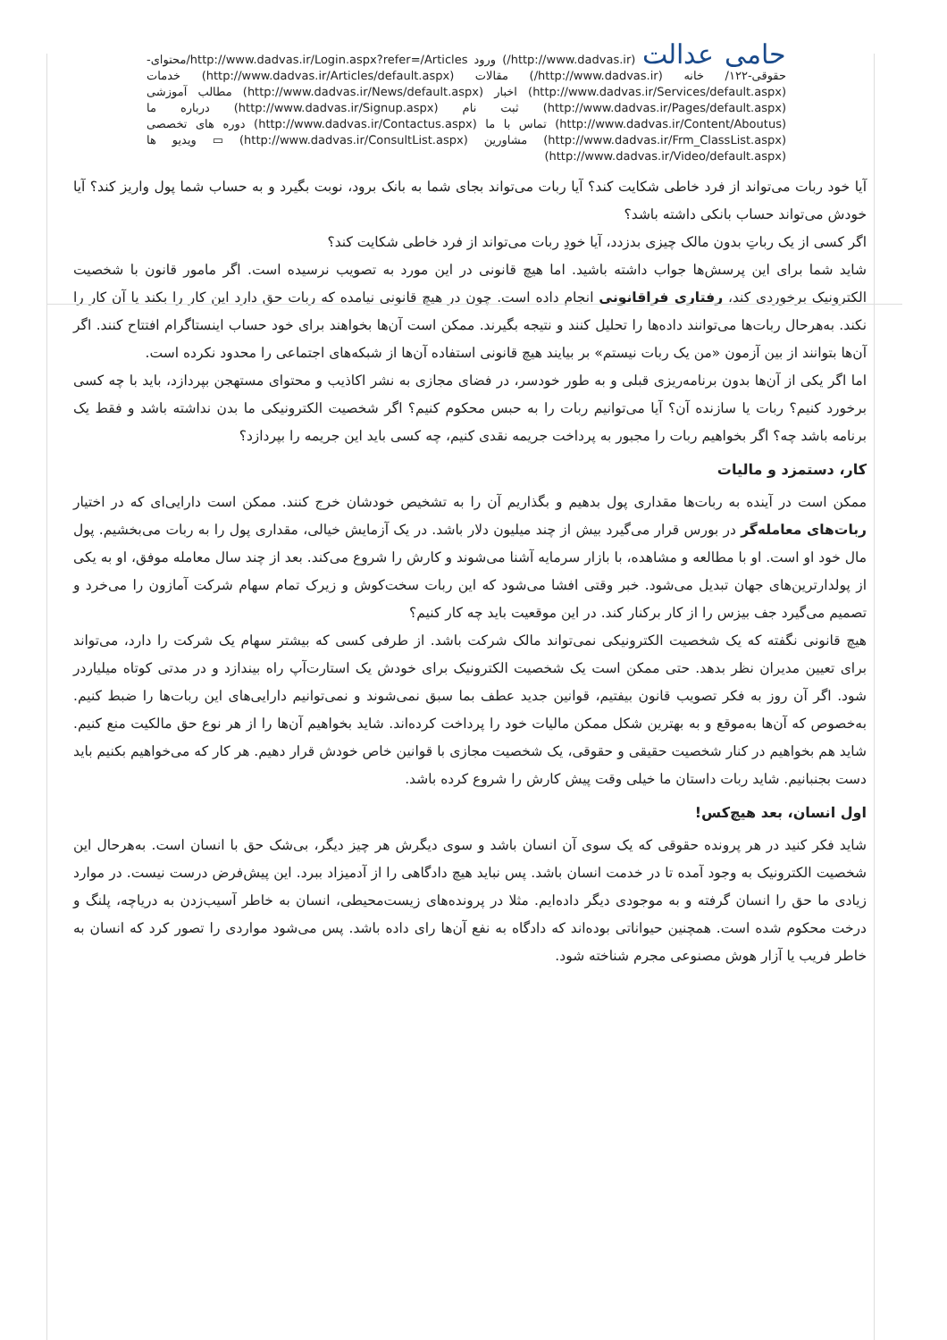حامی عدالت (http://www.dadvas.ir/) ورود http://www.dadvas.ir/Login.aspx?refer=/Articles/محتوای-حقوقی-۱۲۲/ خانه (http://www.dadvas.ir/) مقالات (http://www.dadvas.ir/Articles/default.aspx) خدمات (http://www.dadvas.ir/Services/default.aspx) اخبار (http://www.dadvas.ir/News/default.aspx) مطالب آموزشی (http://www.dadvas.ir/Pages/default.aspx) ثبت نام (http://www.dadvas.ir/Signup.aspx) درباره ما (http://www.dadvas.ir/Content/Aboutus) تماس با ما (http://www.dadvas.ir/Contactus.aspx) دوره های تخصصی (http://www.dadvas.ir/Frm_ClassList.aspx) مشاورین (http://www.dadvas.ir/ConsultList.aspx) ▭ ویدیو ها (http://www.dadvas.ir/Video/default.aspx)
آیا خود ربات می‌تواند از فرد خاطی شکایت کند؟ آیا ربات می‌تواند بجای شما به بانک برود، نوبت بگیرد و به حساب شما پول واریز کند؟ آیا خودش می‌تواند حساب بانکی داشته باشد؟
اگر کسی از یک رباتِ بدون مالک چیزی بدزدد، آیا خودِ ربات می‌تواند از فرد خاطی شکایت کند؟
شاید شما برای این پرسش‌ها جواب داشته باشید. اما هیچ قانونی در این مورد به تصویب نرسیده است. اگر مامور قانون با شخصیت الکترونیک برخوردی کند، رفتاری فراقانونی انجام داده است. چون در هیچ قانونی نیامده که ربات حق دارد این کار را بکند یا آن کار را نکند. به‌هرحال ربات‌ها می‌توانند داده‌ها را تحلیل کنند و نتیجه بگیرند. ممکن است آن‌ها بخواهند برای خود حساب اینستاگرام افتتاح کنند. اگر آن‌ها بتوانند از بین آزمون «من یک ربات نیستم» بر بیایند هیچ قانونی استفاده آن‌ها از شبکه‌های اجتماعی را محدود نکرده است.
اما اگر یکی از آن‌ها بدون برنامه‌ریزی قبلی و به طور خودسر، در فضای مجازی به نشر اکاذیب و محتوای مستهجن بپردازد، باید با چه کسی برخورد کنیم؟ ربات یا سازنده آن؟ آیا می‌توانیم ربات را به حبس محکوم کنیم؟ اگر شخصیت الکترونیکی ما بدن نداشته باشد و فقط یک برنامه باشد چه؟ اگر بخواهیم ربات را مجبور به پرداخت جریمه نقدی کنیم، چه کسی باید این جریمه را بپردازد؟
کار، دستمزد و مالیات
ممکن است در آینده به ربات‌ها مقداری پول بدهیم و بگذاریم آن را به تشخیص خودشان خرج کنند. ممکن است دارایی‌ای که در اختیار ربات‌های معامله‌گر در بورس قرار می‌گیرد بیش از چند میلیون دلار باشد. در یک آزمایش خیالی، مقداری پول را به ربات می‌بخشیم. پول مال خود او است. او با مطالعه و مشاهده، با بازار سرمایه آشنا می‌شوند و کارش را شروع می‌کند. بعد از چند سال معامله موفق، او به یکی از پولدارترین‌های جهان تبدیل می‌شود. خبر وقتی افشا می‌شود که این ربات سخت‌کوش و زیرک تمام سهام شرکت آمازون را می‌خرد و تصمیم می‌گیرد جف بیزس را از کار برکنار کند. در این موقعیت باید چه کار کنیم؟
هیچ قانونی نگفته که یک شخصیت الکترونیکی نمی‌تواند مالک شرکت باشد. از طرفی کسی که بیشتر سهام یک شرکت را دارد، می‌تواند برای تعیین مدیران نظر بدهد. حتی ممکن است یک شخصیت الکترونیک برای خودش یک استارت‌آپ راه بیندازد و در مدتی کوتاه میلیاردر شود. اگر آن روز به فکر تصویب قانون بیفتیم، قوانین جدید عطف بما سبق نمی‌شوند و نمی‌توانیم دارایی‌های این ربات‌ها را ضبط کنیم. به‌خصوص که آن‌ها به‌موقع و به بهترین شکل ممکن مالیات خود را پرداخت کرده‌اند. شاید بخواهیم آن‌ها را از هر نوع حق مالکیت منع کنیم. شاید هم بخواهیم در کنار شخصیت حقیقی و حقوقی، یک شخصیت مجازی با قوانین خاص خودش قرار دهیم. هر کار که می‌خواهیم بکنیم باید دست بجنبانیم. شاید ربات داستان ما خیلی وقت پیش کارش را شروع کرده باشد.
اول انسان، بعد هیچ‌کس!
شاید فکر کنید در هر پرونده حقوقی که یک سوی آن انسان باشد و سوی دیگرش هر چیز دیگر، بی‌شک حق با انسان است. به‌هرحال این شخصیت الکترونیک به وجود آمده تا در خدمت انسان باشد. پس نباید هیچ دادگاهی را از آدمیزاد ببرد. این پیش‌فرض درست نیست. در موارد زیادی ما حق را انسان گرفته و به موجودی دیگر داده‌ایم. مثلا در پرونده‌های زیست‌محیطی، انسان به خاطر آسیب‌زدن به دریاچه، پلنگ و درخت محکوم شده است. همچنین حیواناتی بوده‌اند که دادگاه به نفع آن‌ها رای داده باشد. پس می‌شود مواردی را تصور کرد که انسان به خاطر فریب یا آزار هوش مصنوعی مجرم شناخته شود.